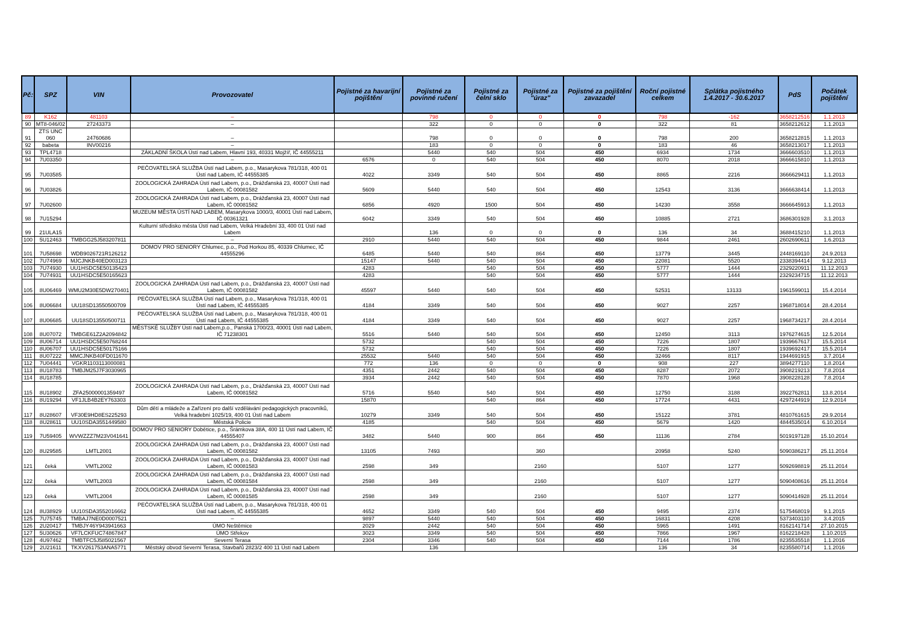| Pč: | SPZ | VIN | Provozovatel | Pojistné za havarijní pojištění | Pojistné za povinné ručení | Pojistné za čelní sklo | Pojistné za "úraz" | Pojistné za pojištění zavazadel | Roční pojistné celkem | Splátka pojistného 1.4.2017 - 30.6.2017 | PdS | Počátek pojištění |
| --- | --- | --- | --- | --- | --- | --- | --- | --- | --- | --- | --- | --- |
| 89 | K162 | 481103 | – | | 798 | 0 | 0 | 0 | 798 | -162 | 3658212516 | 1.1.2013 |
| 90 | MT8-046/02 | 27243373 | – | | 322 | 0 | 0 | 0 | 322 | 81 | 3658212612 | 1.1.2013 |
| 91 | ZTS UNC 060 | 24760686 | – | | 798 | 0 | 0 | 0 | 798 | 200 | 3658212815 | 1.1.2013 |
| 92 | babeta | INV00216 | – | | 183 | 0 | 0 | 0 | 183 | 46 | 3658213017 | 1.1.2013 |
| 93 | TPL4718 | | ZÁKLADNÍ ŠKOLA Ústí nad Labem, Hlavní 193, 40331 Mojžíř, IČ 44555211 | | 5440 | 540 | 504 | 450 | 6934 | 1734 | 3666603510 | 1.1.2013 |
| 94 | 7U03350 | | – | 6576 | 0 | 540 | 504 | 450 | 8070 | 2018 | 3666615810 | 1.1.2013 |
| 95 | 7U03585 | | PEČOVATELSKÁ SLUŽBA Ústí nad Labem, p.o., Masarykova 781/318, 400 01 Ústí nad Labem, IČ 44555385 | 4022 | 3349 | 540 | 504 | 450 | 8865 | 2216 | 3666629411 | 1.1.2013 |
| 96 | 7U03826 | | ZOOLOGICKÁ ZAHRADA Ústí nad Labem, p.o., Drážďanská 23, 40007 Ústí nad Labem, IČ 00081582 | 5609 | 5440 | 540 | 504 | 450 | 12543 | 3136 | 3666638414 | 1.1.2013 |
| 97 | 7U02600 | | ZOOLOGICKÁ ZAHRADA Ústí nad Labem, p.o., Drážďanská 23, 40007 Ústí nad Labem, IČ 00081582 | 6856 | 4920 | 1500 | 504 | 450 | 14230 | 3558 | 3666645913 | 1.1.2013 |
| 98 | 7U15294 | | MUZEUM MĚSTA ÚSTÍ NAD LABEM, Masarykova 1000/3, 40001 Ústí nad Labem, IČ 00361321 | 6042 | 3349 | 540 | 504 | 450 | 10885 | 2721 | 3686301928 | 3.1.2013 |
| 99 | 21ULA15 | | Kulturní středisko města Ústí nad Labem, Velká Hradební 33, 400 01 Ústí nad Labem | | 136 | 0 | 0 | 0 | 136 | 34 | 3688415210 | 1.1.2013 |
| 100 | 5U12463 | TMBGG25J583207811 | – | 2910 | 5440 | 540 | 504 | 450 | 9844 | 2461 | 2602690611 | 1.6.2013 |
| 101 | 7U58698 | WDB9026721R126212 | DOMOV PRO SENIORY Chlumec, p.o., Pod Horkou 85, 40339 Chlumec, IČ 44555296 | 6485 | 5440 | 540 | 864 | 450 | 13779 | 3445 | 2448169110 | 24.9.2013 |
| 102 | 7U74969 | MJCJNKB40ED003123 | | 15147 | 5440 | 540 | 504 | 450 | 22081 | 5520 | 2338394414 | 9.12.2013 |
| 103 | 7U74930 | UU1HSDC5E50135423 | | 4283 | | 540 | 504 | 450 | 5777 | 1444 | 2329220911 | 11.12.2013 |
| 104 | 7U74931 | UU1HSDC5E50165623 | | 4283 | | 540 | 504 | 450 | 5777 | 1444 | 2329234715 | 11.12.2013 |
| 105 | 8U06469 | WMU2M30E5DW270401 | ZOOLOGICKÁ ZAHRADA Ústí nad Labem, p.o., Drážďanská 23, 40007 Ústí nad Labem, IČ 00081582 | 45597 | 5440 | 540 | 504 | 450 | 52531 | 13133 | 1961599011 | 15.4.2014 |
| 106 | 8U06684 | UU18SD13550500709 | PEČOVATELSKÁ SLUŽBA Ústí nad Labem, p.o., Masarykova 781/318, 400 01 Ústí nad Labem, IČ 44555385 | 4184 | 3349 | 540 | 504 | 450 | 9027 | 2257 | 1968718014 | 28.4.2014 |
| 107 | 8U06685 | UU18SD13550500711 | PEČOVATELSKÁ SLUŽBA Ústí nad Labem, p.o., Masarykova 781/318, 400 01 Ústí nad Labem, IČ 44555385 | 4184 | 3349 | 540 | 504 | 450 | 9027 | 2257 | 1968734217 | 28.4.2014 |
| 108 | 8U07072 | TMBGE61Z2A2094842 | MĚSTSKÉ SLUŽBY Ústí nad Labem,p.o., Panská 1700/23, 40001 Ústí nad Labem, IČ 71238301 | 5516 | 5440 | 540 | 504 | 450 | 12450 | 3113 | 1976274615 | 12.5.2014 |
| 109 | 8U06714 | UU1HSDC5E50768244 | | 5732 | | 540 | 504 | 450 | 7226 | 1807 | 1939667617 | 15.5.2014 |
| 110 | 8U06707 | UU1HSDC5E50175166 | | 5732 | | 540 | 504 | 450 | 7226 | 1807 | 1939692417 | 15.5.2014 |
| 111 | 8U07222 | MMCJNKB40FD011670 | | 25532 | 5440 | 540 | 504 | 450 | 32466 | 8117 | 1944691915 | 3.7.2014 |
| 112 | 7U04441 | VGKR1103113000081 | | 772 | 136 | 0 | 0 | 0 | 908 | 227 | 3894277110 | 1.8.2014 |
| 113 | 8U18783 | TMBJM25J7F3030965 | | 4351 | 2442 | 540 | 504 | 450 | 8287 | 2072 | 3908219213 | 7.8.2014 |
| 114 | 8U18785 | | | 3934 | 2442 | 540 | 504 | 450 | 7870 | 1968 | 3908228128 | 7.8.2014 |
| 115 | 8U18902 | ZFA25000001359497 | ZOOLOGICKÁ ZAHRADA Ústí nad Labem, p.o., Drážďanská 23, 40007 Ústí nad Labem, IČ 00081582 | 5716 | 5540 | 540 | 504 | 450 | 12750 | 3188 | 3922762811 | 13.8.2014 |
| 116 | 8U19294 | VF1JLB4B2EY763303 | | 15870 | | 540 | 864 | 450 | 17724 | 4431 | 4297244919 | 12.9.2014 |
| 117 | 8U28607 | VF30E9HD8ES225293 | Dům dětí a mládeže a Zařízení pro další vzdělávání pedagogických pracovníků, Velká hradební 1025/19, 400 01 Ústí nad Labem | 10279 | 3349 | 540 | 504 | 450 | 15122 | 3781 | 4810761615 | 29.9.2014 |
| 118 | 8U28611 | UU10SDA3551449580 | Městská Policie | 4185 | | 540 | 504 | 450 | 5679 | 1420 | 4844535014 | 6.10.2014 |
| 119 | 7U59405 | WVWZZZ7M23V041641 | DOMOV PRO SENIORY Dobětice, p.o., Šrámkova 38A, 400 11 Ústí nad Labem, IČ 44555407 | 3482 | 5440 | 900 | 864 | 450 | 11136 | 2784 | 5019197128 | 15.10.2014 |
| 120 | 8U29585 | LMTL2001 | ZOOLOGICKÁ ZAHRADA Ústí nad Labem, p.o., Drážďanská 23, 40007 Ústí nad Labem, IČ 00081582 | 13105 | 7493 | | 360 | | 20958 | 5240 | 5090386217 | 25.11.2014 |
| 121 | čeká | VMTL2002 | ZOOLOGICKÁ ZAHRADA Ústí nad Labem, p.o., Drážďanská 23, 40007 Ústí nad Labem, IČ 00081583 | 2598 | 349 | | 2160 | | 5107 | 1277 | 5092698819 | 25.11.2014 |
| 122 | čeká | VMTL2003 | ZOOLOGICKÁ ZAHRADA Ústí nad Labem, p.o., Drážďanská 23, 40007 Ústí nad Labem, IČ 00081584 | 2598 | 349 | | 2160 | | 5107 | 1277 | 5090408616 | 25.11.2014 |
| 123 | čeká | VMTL2004 | ZOOLOGICKÁ ZAHRADA Ústí nad Labem, p.o., Drážďanská 23, 40007 Ústí nad Labem, IČ 00081585 | 2598 | 349 | | 2160 | | 5107 | 1277 | 5090414928 | 25.11.2014 |
| 124 | 8U38929 | UU10SDA3552016662 | PEČOVATELSKÁ SLUŽBA Ústí nad Labem, p.o., Masarykova 781/318, 400 01 Ústí nad Labem, IČ 44555385 | 4652 | 3349 | 540 | 504 | 450 | 9495 | 2374 | 5175468019 | 9.1.2015 |
| 125 | 7U75745 | TMBAJ7NE0D0007521 | – | 9897 | 5440 | 540 | 504 | 450 | 16831 | 4208 | 5373403110 | 3.4.2015 |
| 126 | 2U20417 | TMBJY46Y943941663 | ÚMO Neštěmice | 2029 | 2442 | 540 | 504 | 450 | 5965 | 1491 | 8162141714 | 27.10.2015 |
| 127 | 5U30626 | VF7LCKFUC74867847 | ÚMO Střekov | 3023 | 3349 | 540 | 504 | 450 | 7866 | 1967 | 8162218428 | 1.10.2015 |
| 128 | 4U97462 | TMBTFC5J585021567 | Severní Terasa | 2304 | 3346 | 540 | 504 | 450 | 7144 | 1786 | 8235535518 | 1.1.2016 |
| 129 | 2U21611 | TKXV261753ANA5771 | Městský obvod Severní Terasa, Stavbařů 2823/2 400 11 Ústí nad Labem | | 136 | | | | 136 | 34 | 8235580714 | 1.1.2016 |